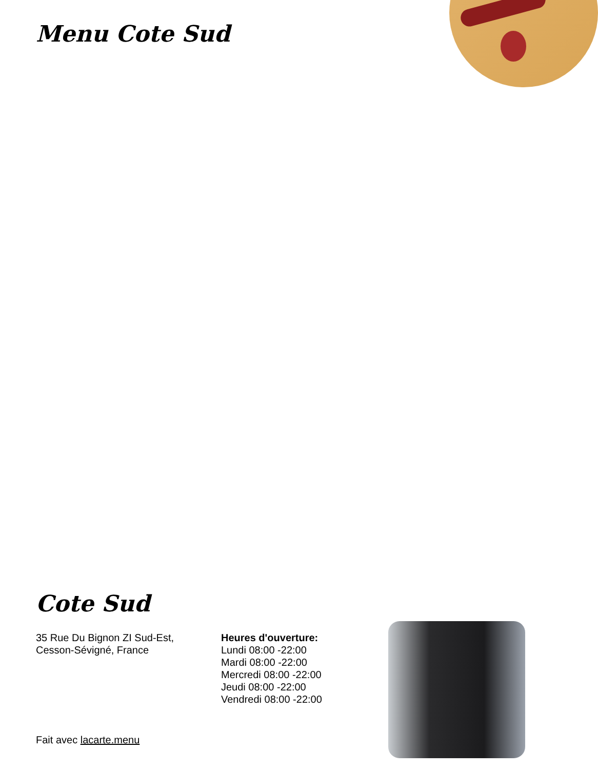Menu Cote Sud
Cote Sud
35 Rue Du Bignon ZI Sud-Est,
Cesson-Sévigné, France
Heures d'ouverture:
Lundi 08:00 -22:00
Mardi 08:00 -22:00
Mercredi 08:00 -22:00
Jeudi 08:00 -22:00
Vendredi 08:00 -22:00
Fait avec lacarte.menu